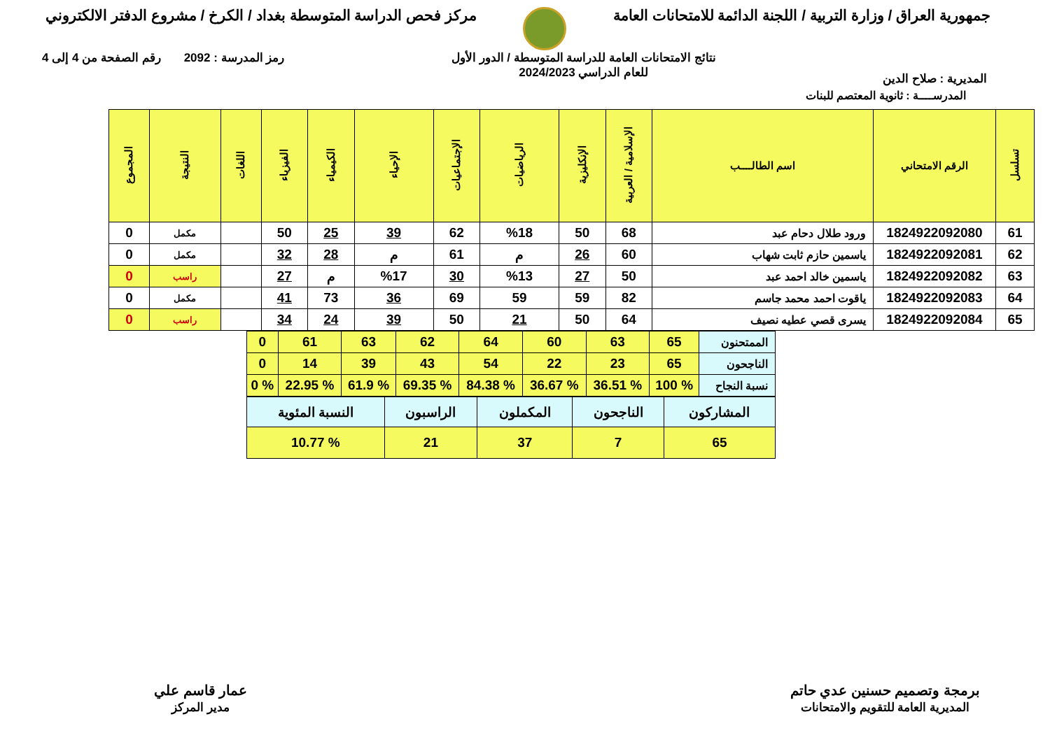جمهورية العراق / وزارة التربية / اللجنة الدائمة للامتحانات العامة
مركز فحص الدراسة المتوسطة بغداد / الكرخ / مشروع الدفتر الالكتروني
المديرية : صلاح الدين
نتائج الامتحانات العامة للدراسة المتوسطة / الدور الأول
للعام الدراسي 2024/2023
رمز المدرسة : 2092 رقم الصفحة من 4 إلى 4
المدرســــة : ثانوية المعتصم للبنات
| تسلسل | الرقم الامتحاني | اسم الطالــــب | الإسلامية / العربية | الإنكليزية | الرياضيات | الإجتماعيات | الإحياء | الكيمياء | الفيزياء | اللغات | النتيجة | المجموع |
| --- | --- | --- | --- | --- | --- | --- | --- | --- | --- | --- | --- | --- |
| 61 | 1824922092080 | ورود طلال دحام عبد | 68 | 50 | %18 | 62 | 39 | 25 | 50 | | مكمل | 0 |
| 62 | 1824922092081 | ياسمين حازم ثابت شهاب | 60 | 26 | م | 61 | م | 28 | 32 | | مكمل | 0 |
| 63 | 1824922092082 | ياسمين خالد احمد عبد | 50 | 27 | %13 | 30 | %17 | م | 27 | | راسب | 0 |
| 64 | 1824922092083 | ياقوت احمد محمد جاسم | 82 | 59 | 59 | 69 | 36 | 73 | 41 | | مكمل | 0 |
| 65 | 1824922092084 | يسرى قصي عطيه نصيف | 64 | 50 | 21 | 50 | 39 | 24 | 34 | | راسب | 0 |
| الممتحنون | 65 | 63 | 60 | 64 | 62 | 63 | 61 | 0 |
| الناجحون | 65 | 23 | 22 | 54 | 43 | 39 | 14 | 0 |
| نسبة النجاح | % 100 | % 36.51 | % 36.67 | % 84.38 | % 69.35 | % 61.9 | % 22.95 | % 0 |
| المشاركون | الناجحون | المكملون | الراسبون | النسبة المئوية |
| 65 | 7 | 37 | 21 | % 10.77 |
برمجة وتصميم حسنين عدي حاتم
المديرية العامة للتقويم والامتحانات
عمار قاسم علي
مدير المركز